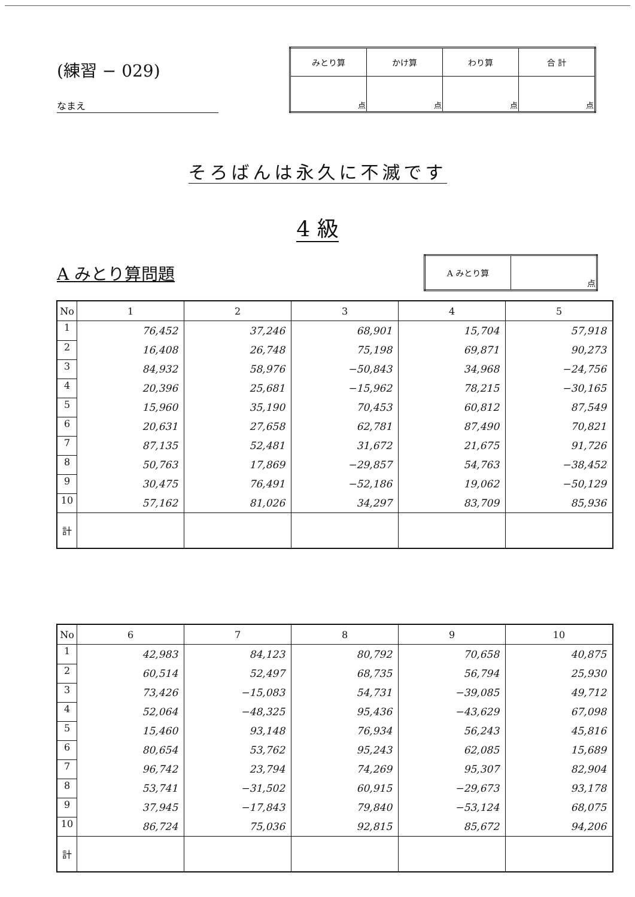(練習 − 029)
なまえ
| みとり算 | かけ算 | わり算 | 合 計 |
| --- | --- | --- | --- |
| 点 | 点 | 点 | 点 |
そろばんは永久に不滅です
4 級
A みとり算問題
| A みとり算 | 点 |
| No | 1 | 2 | 3 | 4 | 5 |
| --- | --- | --- | --- | --- | --- |
| 1 | 76,452 | 37,246 | 68,901 | 15,704 | 57,918 |
| 2 | 16,408 | 26,748 | 75,198 | 69,871 | 90,273 |
| 3 | 84,932 | 58,976 | −50,843 | 34,968 | −24,756 |
| 4 | 20,396 | 25,681 | −15,962 | 78,215 | −30,165 |
| 5 | 15,960 | 35,190 | 70,453 | 60,812 | 87,549 |
| 6 | 20,631 | 27,658 | 62,781 | 87,490 | 70,821 |
| 7 | 87,135 | 52,481 | 31,672 | 21,675 | 91,726 |
| 8 | 50,763 | 17,869 | −29,857 | 54,763 | −38,452 |
| 9 | 30,475 | 76,491 | −52,186 | 19,062 | −50,129 |
| 10 | 57,162 | 81,026 | 34,297 | 83,709 | 85,936 |
| 計 | | | | | |
| No | 6 | 7 | 8 | 9 | 10 |
| --- | --- | --- | --- | --- | --- |
| 1 | 42,983 | 84,123 | 80,792 | 70,658 | 40,875 |
| 2 | 60,514 | 52,497 | 68,735 | 56,794 | 25,930 |
| 3 | 73,426 | −15,083 | 54,731 | −39,085 | 49,712 |
| 4 | 52,064 | −48,325 | 95,436 | −43,629 | 67,098 |
| 5 | 15,460 | 93,148 | 76,934 | 56,243 | 45,816 |
| 6 | 80,654 | 53,762 | 95,243 | 62,085 | 15,689 |
| 7 | 96,742 | 23,794 | 74,269 | 95,307 | 82,904 |
| 8 | 53,741 | −31,502 | 60,915 | −29,673 | 93,178 |
| 9 | 37,945 | −17,843 | 79,840 | −53,124 | 68,075 |
| 10 | 86,724 | 75,036 | 92,815 | 85,672 | 94,206 |
| 計 | | | | | |